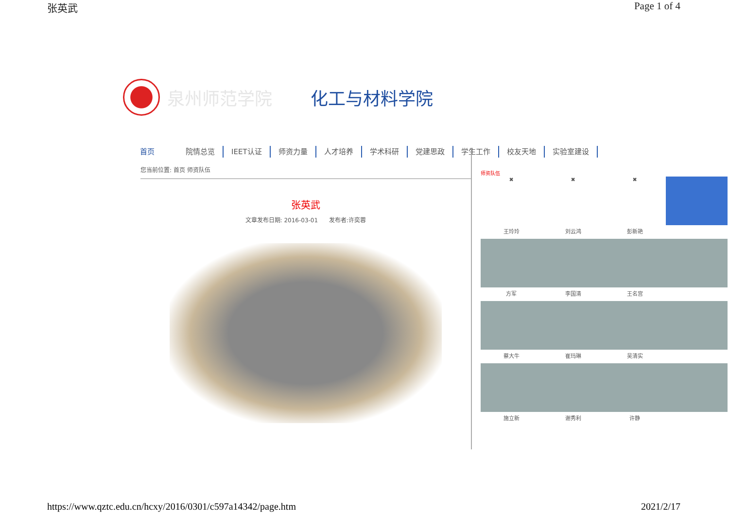张英武 Page 1 of 4
泉州师范学院 化工与材料学院
首页 院情总览 IEET认证 师资力量 人才培养 学术科研 党建思政 学生工作 校友天地 实验室建设
您当前位置: 首页 师资队伍
张英武
文章发布日期: 2016-03-01 发布者:许奕蓉
师资队伍
✖
✖
✖
王玲玲
刘云鸿
彭新艳
方军
李国清
王名宫
蔡大牛
崔玛琳
吴清实
施立新
谢秀利
许静
https://www.qztc.edu.cn/hcxy/2016/0301/c597a14342/page.htm 2021/2/17